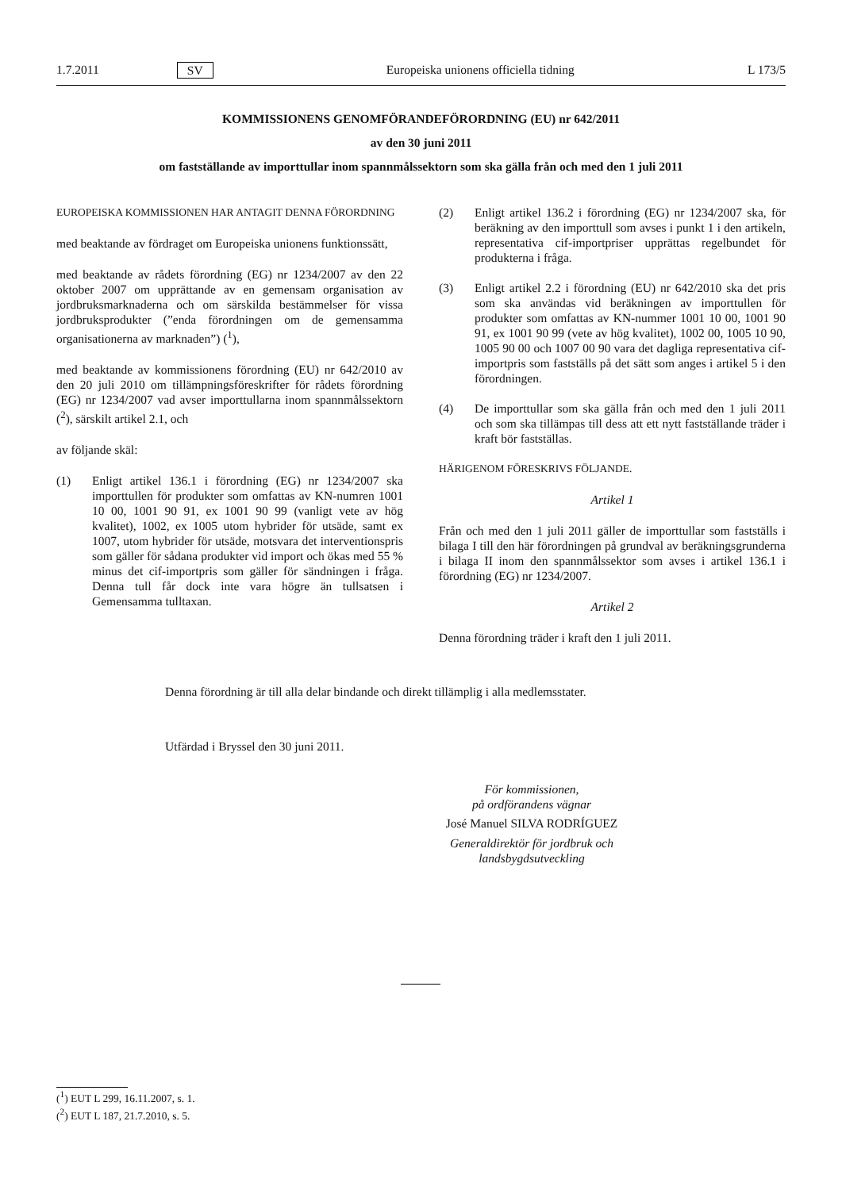1.7.2011 SV Europeiska unionens officiella tidning L 173/5
KOMMISSIONENS GENOMFÖRANDEFÖRORDNING (EU) nr 642/2011
av den 30 juni 2011
om fastställande av importtullar inom spannmålssektorn som ska gälla från och med den 1 juli 2011
EUROPEISKA KOMMISSIONEN HAR ANTAGIT DENNA FÖRORDNING
med beaktande av fördraget om Europeiska unionens funktionssätt,
med beaktande av rådets förordning (EG) nr 1234/2007 av den 22 oktober 2007 om upprättande av en gemensam organisation av jordbruksmarknaderna och om särskilda bestämmelser för vissa jordbruksprodukter (”enda förordningen om de gemensamma organisationerna av marknaden”) (<sup>1</sup>),
med beaktande av kommissionens förordning (EU) nr 642/2010 av den 20 juli 2010 om tillämpningsföreskrifter för rådets förordning (EG) nr 1234/2007 vad avser importtullarna inom spannmålssektorn (<sup>2</sup>), särskilt artikel 2.1, och
av följande skäl:
(1) Enligt artikel 136.1 i förordning (EG) nr 1234/2007 ska importtullen för produkter som omfattas av KN-numren 1001 10 00, 1001 90 91, ex 1001 90 99 (vanligt vete av hög kvalitet), 1002, ex 1005 utom hybrider för utsäde, samt ex 1007, utom hybrider för utsäde, motsvara det interventionspris som gäller för sådana produkter vid import och ökas med 55 % minus det cif-importpris som gäller för sändningen i fråga. Denna tull får dock inte vara högre än tullsatsen i Gemensamma tulltaxan.
(2) Enligt artikel 136.2 i förordning (EG) nr 1234/2007 ska, för beräkning av den importtull som avses i punkt 1 i den artikeln, representativa cif-importpriser upprättas regelbundet för produkterna i fråga.
(3) Enligt artikel 2.2 i förordning (EU) nr 642/2010 ska det pris som ska användas vid beräkningen av importtullen för produkter som omfattas av KN-nummer 1001 10 00, 1001 90 91, ex 1001 90 99 (vete av hög kvalitet), 1002 00, 1005 10 90, 1005 90 00 och 1007 00 90 vara det dagliga representativa cif-importpris som fastställs på det sätt som anges i artikel 5 i den förordningen.
(4) De importtullar som ska gälla från och med den 1 juli 2011 och som ska tillämpas till dess att ett nytt fastställande träder i kraft bör fastställas.
HÄRIGENOM FÖRESKRIVS FÖLJANDE.
Artikel 1
Från och med den 1 juli 2011 gäller de importtullar som fastställs i bilaga I till den här förordningen på grundval av beräkningsgrunderna i bilaga II inom den spannmålssektor som avses i artikel 136.1 i förordning (EG) nr 1234/2007.
Artikel 2
Denna förordning träder i kraft den 1 juli 2011.
Denna förordning är till alla delar bindande och direkt tillämplig i alla medlemsstater.
Utfärdad i Bryssel den 30 juni 2011.
För kommissionen,
på ordförandens vägnar
José Manuel SILVA RODRÍGUEZ
Generaldirektör för jordbruk och landsbygdsutveckling
(<sup>1</sup>) EUT L 299, 16.11.2007, s. 1.
(<sup>2</sup>) EUT L 187, 21.7.2010, s. 5.